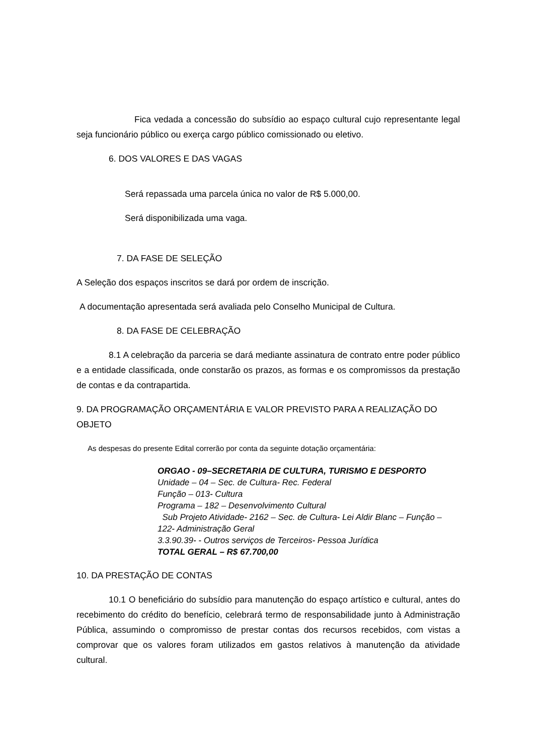Fica vedada a concessão do subsídio ao espaço cultural cujo representante legal seja funcionário público ou exerça cargo público comissionado ou eletivo.
6. DOS VALORES E DAS VAGAS
Será repassada uma parcela única no valor de R$ 5.000,00.
Será disponibilizada uma vaga.
7. DA FASE DE SELEÇÃO
A Seleção dos espaços inscritos se dará por ordem de inscrição.
A documentação apresentada será avaliada pelo Conselho Municipal de Cultura.
8. DA FASE DE CELEBRAÇÃO
8.1 A celebração da parceria se dará mediante assinatura de contrato entre poder público e a entidade classificada, onde constarão os prazos, as formas e os compromissos da prestação de contas e da contrapartida.
9. DA PROGRAMAÇÃO ORÇAMENTÁRIA E VALOR PREVISTO PARA A REALIZAÇÃO DO OBJETO
As despesas do presente Edital correrão por conta da seguinte dotação orçamentária:
ORGAO - 09–SECRETARIA DE CULTURA, TURISMO E DESPORTO
Unidade – 04 – Sec. de Cultura- Rec. Federal
Função – 013- Cultura
Programa – 182 – Desenvolvimento Cultural
Sub Projeto Atividade- 2162 – Sec. de Cultura- Lei Aldir Blanc – Função – 122- Administração Geral
3.3.90.39- - Outros serviços de Terceiros- Pessoa Jurídica
TOTAL GERAL – R$ 67.700,00
10. DA PRESTAÇÃO DE CONTAS
10.1 O beneficiário do subsídio para manutenção do espaço artístico e cultural, antes do recebimento do crédito do benefício, celebrará termo de responsabilidade junto à Administração Pública, assumindo o compromisso de prestar contas dos recursos recebidos, com vistas a comprovar que os valores foram utilizados em gastos relativos à manutenção da atividade cultural.